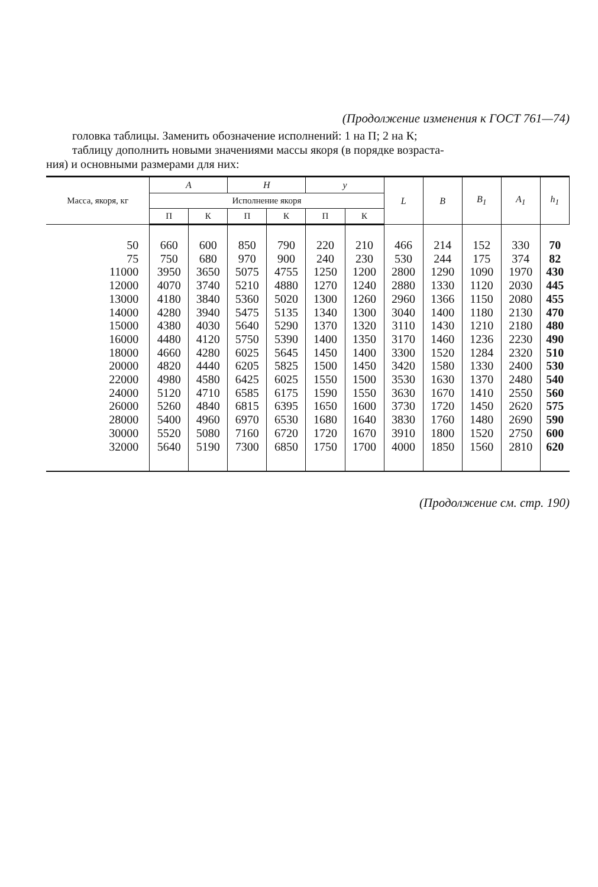(Продолжение изменения к ГОСТ 761—74)
головка таблицы. Заменить обозначение исполнений: 1 на П; 2 на К;
таблицу дополнить новыми значениями массы якоря (в порядке возраста-
ния) и основными размерами для них:
| Масса, якоря, кг | A | | H | | y | | L | B | B<sub>1</sub> | A<sub>1</sub> | h<sub>1</sub> |
| --- | --- | --- | --- | --- | --- | --- | --- | --- | --- | --- | --- |
| | Исполнение якоря | | | | | | | | | | |
| | П | К | П | К | П | К | | | | | |
| 50 | 660 | 600 | 850 | 790 | 220 | 210 | 466 | 214 | 152 | 330 | 70 |
| 75 | 750 | 680 | 970 | 900 | 240 | 230 | 530 | 244 | 175 | 374 | 82 |
| 11000 | 3950 | 3650 | 5075 | 4755 | 1250 | 1200 | 2800 | 1290 | 1090 | 1970 | 430 |
| 12000 | 4070 | 3740 | 5210 | 4880 | 1270 | 1240 | 2880 | 1330 | 1120 | 2030 | 445 |
| 13000 | 4180 | 3840 | 5360 | 5020 | 1300 | 1260 | 2960 | 1366 | 1150 | 2080 | 455 |
| 14000 | 4280 | 3940 | 5475 | 5135 | 1340 | 1300 | 3040 | 1400 | 1180 | 2130 | 470 |
| 15000 | 4380 | 4030 | 5640 | 5290 | 1370 | 1320 | 3110 | 1430 | 1210 | 2180 | 480 |
| 16000 | 4480 | 4120 | 5750 | 5390 | 1400 | 1350 | 3170 | 1460 | 1236 | 2230 | 490 |
| 18000 | 4660 | 4280 | 6025 | 5645 | 1450 | 1400 | 3300 | 1520 | 1284 | 2320 | 510 |
| 20000 | 4820 | 4440 | 6205 | 5825 | 1500 | 1450 | 3420 | 1580 | 1330 | 2400 | 530 |
| 22000 | 4980 | 4580 | 6425 | 6025 | 1550 | 1500 | 3530 | 1630 | 1370 | 2480 | 540 |
| 24000 | 5120 | 4710 | 6585 | 6175 | 1590 | 1550 | 3630 | 1670 | 1410 | 2550 | 560 |
| 26000 | 5260 | 4840 | 6815 | 6395 | 1650 | 1600 | 3730 | 1720 | 1450 | 2620 | 575 |
| 28000 | 5400 | 4960 | 6970 | 6530 | 1680 | 1640 | 3830 | 1760 | 1480 | 2690 | 590 |
| 30000 | 5520 | 5080 | 7160 | 6720 | 1720 | 1670 | 3910 | 1800 | 1520 | 2750 | 600 |
| 32000 | 5640 | 5190 | 7300 | 6850 | 1750 | 1700 | 4000 | 1850 | 1560 | 2810 | 620 |
(Продолжение см. стр. 190)